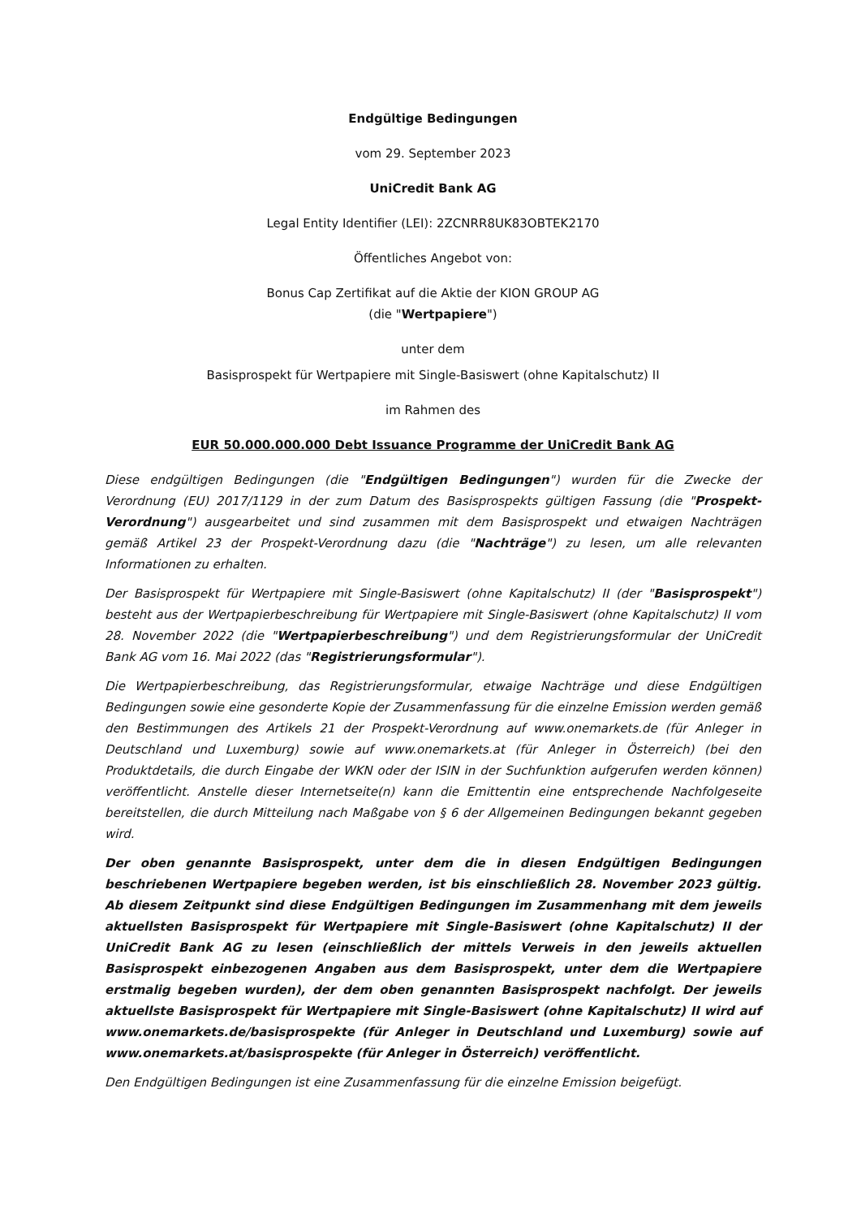Endgültige Bedingungen
vom 29. September 2023
UniCredit Bank AG
Legal Entity Identifier (LEI): 2ZCNRR8UK83OBTEK2170
Öffentliches Angebot von:
Bonus Cap Zertifikat auf die Aktie der KION GROUP AG
(die "Wertpapiere")
unter dem
Basisprospekt für Wertpapiere mit Single-Basiswert (ohne Kapitalschutz) II
im Rahmen des
EUR 50.000.000.000 Debt Issuance Programme der UniCredit Bank AG
Diese endgültigen Bedingungen (die "Endgültigen Bedingungen") wurden für die Zwecke der Verordnung (EU) 2017/1129 in der zum Datum des Basisprospekts gültigen Fassung (die "Prospekt-Verordnung") ausgearbeitet und sind zusammen mit dem Basisprospekt und etwaigen Nachträgen gemäß Artikel 23 der Prospekt-Verordnung dazu (die "Nachträge") zu lesen, um alle relevanten Informationen zu erhalten.
Der Basisprospekt für Wertpapiere mit Single-Basiswert (ohne Kapitalschutz) II (der "Basisprospekt") besteht aus der Wertpapierbeschreibung für Wertpapiere mit Single-Basiswert (ohne Kapitalschutz) II vom 28. November 2022 (die "Wertpapierbeschreibung") und dem Registrierungsformular der UniCredit Bank AG vom 16. Mai 2022 (das "Registrierungsformular").
Die Wertpapierbeschreibung, das Registrierungsformular, etwaige Nachträge und diese Endgültigen Bedingungen sowie eine gesonderte Kopie der Zusammenfassung für die einzelne Emission werden gemäß den Bestimmungen des Artikels 21 der Prospekt-Verordnung auf www.onemarkets.de (für Anleger in Deutschland und Luxemburg) sowie auf www.onemarkets.at (für Anleger in Österreich) (bei den Produktdetails, die durch Eingabe der WKN oder der ISIN in der Suchfunktion aufgerufen werden können) veröffentlicht. Anstelle dieser Internetseite(n) kann die Emittentin eine entsprechende Nachfolgeseite bereitstellen, die durch Mitteilung nach Maßgabe von § 6 der Allgemeinen Bedingungen bekannt gegeben wird.
Der oben genannte Basisprospekt, unter dem die in diesen Endgültigen Bedingungen beschriebenen Wertpapiere begeben werden, ist bis einschließlich 28. November 2023 gültig. Ab diesem Zeitpunkt sind diese Endgültigen Bedingungen im Zusammenhang mit dem jeweils aktuellsten Basisprospekt für Wertpapiere mit Single-Basiswert (ohne Kapitalschutz) II der UniCredit Bank AG zu lesen (einschließlich der mittels Verweis in den jeweils aktuellen Basisprospekt einbezogenen Angaben aus dem Basisprospekt, unter dem die Wertpapiere erstmalig begeben wurden), der dem oben genannten Basisprospekt nachfolgt. Der jeweils aktuellste Basisprospekt für Wertpapiere mit Single-Basiswert (ohne Kapitalschutz) II wird auf www.onemarkets.de/basisprospekte (für Anleger in Deutschland und Luxemburg) sowie auf www.onemarkets.at/basisprospekte (für Anleger in Österreich) veröffentlicht.
Den Endgültigen Bedingungen ist eine Zusammenfassung für die einzelne Emission beigefügt.